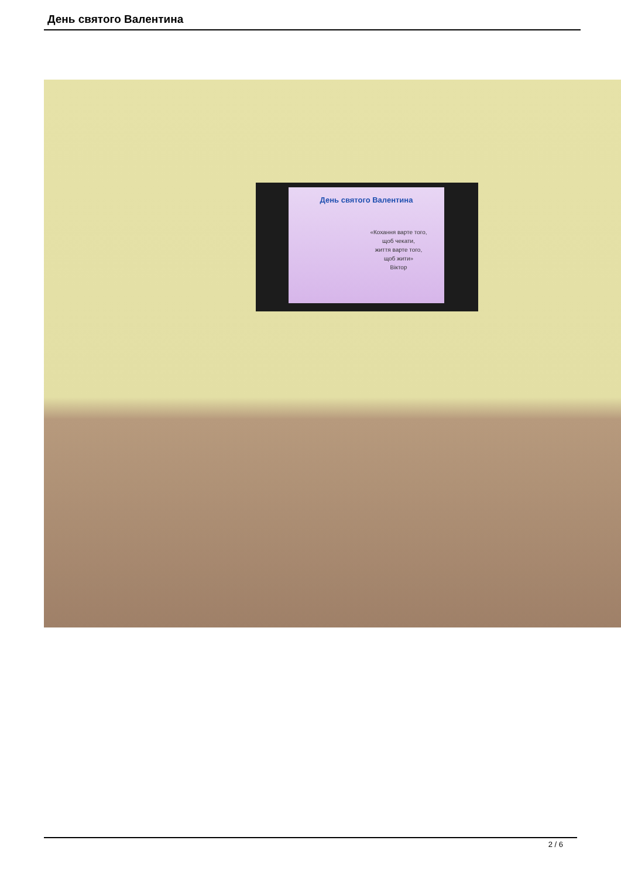День святого Валентина
День святого Валентина
«Кохання варте того,
щоб чекати,
життя варте того,
щоб жити»
Віктор
2 / 6